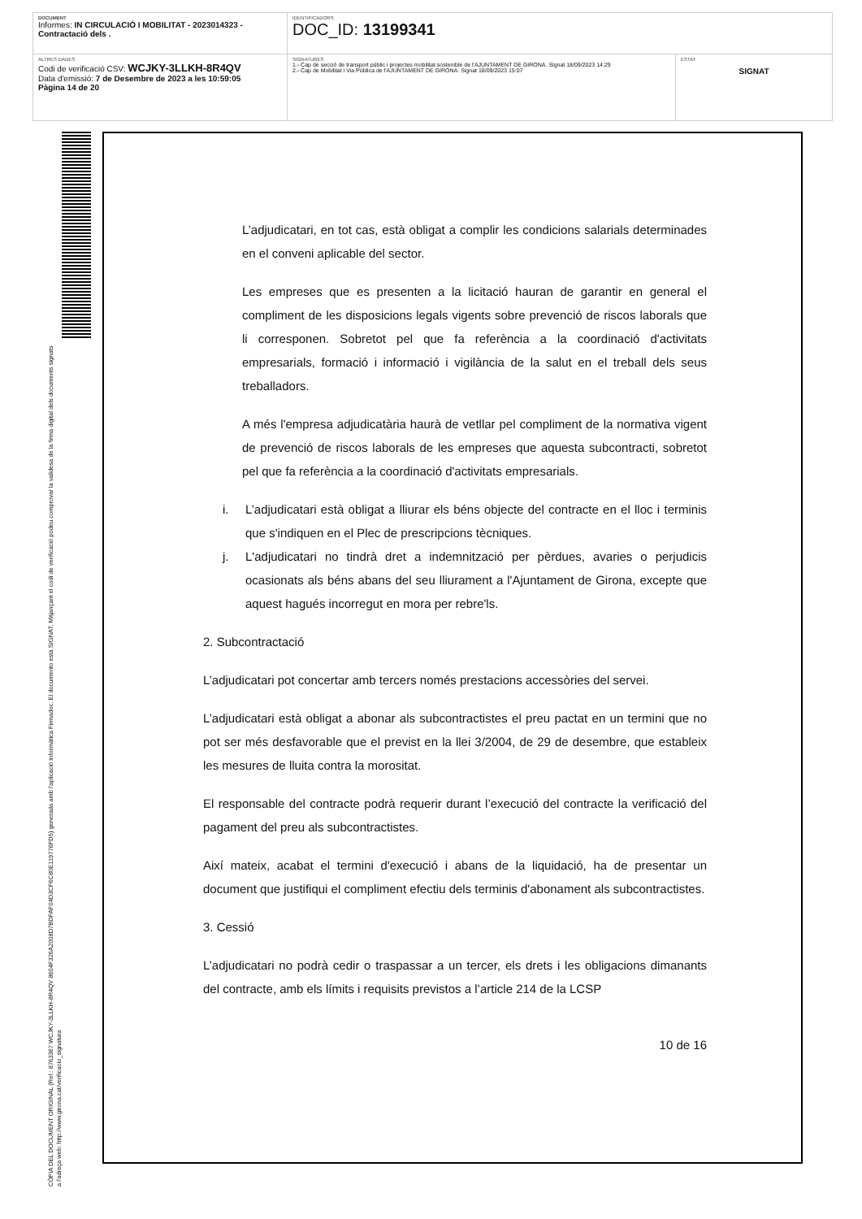| DOCUMENT Informes: IN CIRCULACIÓ I MOBILITAT - 2023014323 - Contractació dels . | IDENTIFICADORS DOC_ID: 13199341 | |
| ALTRES DADES Codi de verificació CSV: WCJKY-3LLKH-8R4QV Data d'emissió: 7 de Desembre de 2023 a les 10:59:05 Pàgina 14 de 20 | SIGNATURES 1.- Cap de secció de transport públic i projectes mobilitat sostenible de l'AJUNTAMENT DE GIRONA. Signat 18/09/2023 14:29 2.- Cap de Mobilitat i Via Pública de l'AJUNTAMENT DE GIRONA. Signat 18/09/2023 15:07 | ESTAT SIGNAT |
CÒPIA DEL DOCUMENT ORIGINAL (Ref.: 8763367 WCJKY-3LLKH-8R4QV 8604F326A2008D7BDFAF04D3CF6C80E119776FD5) generada amb l'aplicació informàtica Firmadoc. El documento està SIGNAT. Mitjançant el codi de verificació podeu comprovar la validesa de la firma digital dels documents signats a l'adreça web: http://www.girona.cat/verificacio_signatura
L’adjudicatari, en tot cas, està obligat a complir les condicions salarials determinades en el conveni aplicable del sector.
Les empreses que es presenten a la licitació hauran de garantir en general el compliment de les disposicions legals vigents sobre prevenció de riscos laborals que li corresponen. Sobretot pel que fa referència a la coordinació d'activitats empresarials, formació i informació i vigilància de la salut en el treball dels seus treballadors.
A més l'empresa adjudicatària haurà de vetllar pel compliment de la normativa vigent de prevenció de riscos laborals de les empreses que aquesta subcontracti, sobretot pel que fa referència a la coordinació d'activitats empresarials.
i. L’adjudicatari està obligat a lliurar els béns objecte del contracte en el lloc i terminis que s'indiquen en el Plec de prescripcions tècniques.
j. L'adjudicatari no tindrà dret a indemnització per pèrdues, avaries o perjudicis ocasionats als béns abans del seu lliurament a l'Ajuntament de Girona, excepte que aquest hagués incorregut en mora per rebre'ls.
2. Subcontractació
L’adjudicatari pot concertar amb tercers només prestacions accessòries del servei.
L’adjudicatari està obligat a abonar als subcontractistes el preu pactat en un termini que no pot ser més desfavorable que el previst en la llei 3/2004, de 29 de desembre, que estableix les mesures de lluita contra la morositat.
El responsable del contracte podrà requerir durant l’execució del contracte la verificació del pagament del preu als subcontractistes.
Així mateix, acabat el termini d'execució i abans de la liquidació, ha de presentar un document que justifiqui el compliment efectiu dels terminis d'abonament als subcontractistes.
3. Cessió
L’adjudicatari no podrà cedir o traspassar a un tercer, els drets i les obligacions dimanants del contracte, amb els límits i requisits previstos a l’article 214 de la LCSP
10 de 16